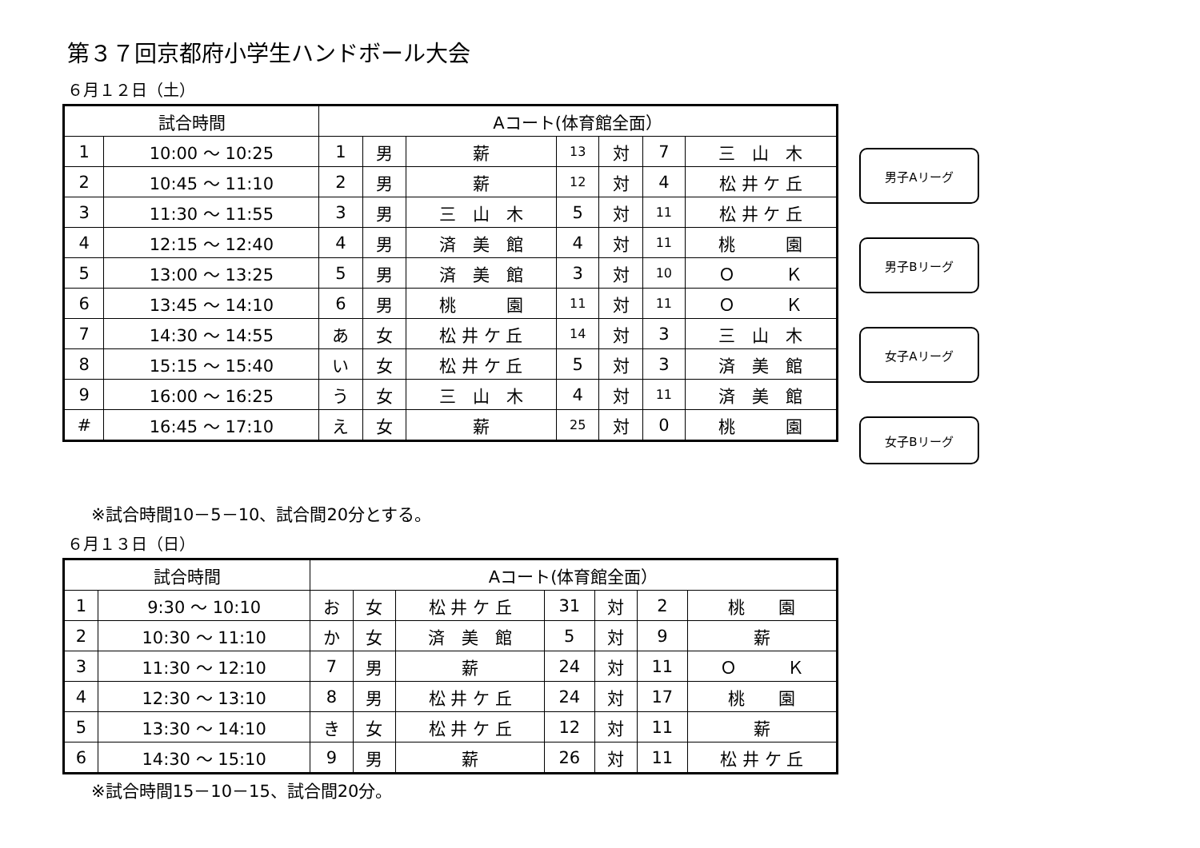第３７回京都府小学生ハンドボール大会
６月１２日（土）
| 試合時間 | | Aコート(体育館全面） | | | | | | |
| --- | --- | --- | --- | --- | --- | --- | --- | --- |
| 1 | 10:00 ～ 10:25 | 1 | 男 | 薪 | 13 | 対 | 7 | 三 山 木 |
| 2 | 10:45 ～ 11:10 | 2 | 男 | 薪 | 12 | 対 | 4 | 松 井 ケ 丘 |
| 3 | 11:30 ～ 11:55 | 3 | 男 | 三 山 木 | 5 | 対 | 11 | 松 井 ケ 丘 |
| 4 | 12:15 ～ 12:40 | 4 | 男 | 済 美 館 | 4 | 対 | 11 | 桃 園 |
| 5 | 13:00 ～ 13:25 | 5 | 男 | 済 美 館 | 3 | 対 | 10 | Ｏ Ｋ |
| 6 | 13:45 ～ 14:10 | 6 | 男 | 桃 園 | 11 | 対 | 11 | Ｏ Ｋ |
| 7 | 14:30 ～ 14:55 | あ | 女 | 松 井 ケ 丘 | 14 | 対 | 3 | 三 山 木 |
| 8 | 15:15 ～ 15:40 | い | 女 | 松 井 ケ 丘 | 5 | 対 | 3 | 済 美 館 |
| 9 | 16:00 ～ 16:25 | う | 女 | 三 山 木 | 4 | 対 | 11 | 済 美 館 |
| # | 16:45 ～ 17:10 | え | 女 | 薪 | 25 | 対 | 0 | 桃 園 |
男子Aリーグ
男子Bリーグ
女子Aリーグ
女子Bリーグ
※試合時間10－5－10、試合間20分とする。
６月１３日（日）
| 試合時間 | | Aコート(体育館全面） | | | | | | |
| --- | --- | --- | --- | --- | --- | --- | --- | --- |
| 1 | 9:30 ～ 10:10 | お | 女 | 松 井 ケ 丘 | 31 | 対 | 2 | 桃 園 |
| 2 | 10:30 ～ 11:10 | か | 女 | 済 美 館 | 5 | 対 | 9 | 薪 |
| 3 | 11:30 ～ 12:10 | 7 | 男 | 薪 | 24 | 対 | 11 | Ｏ Ｋ |
| 4 | 12:30 ～ 13:10 | 8 | 男 | 松 井 ケ 丘 | 24 | 対 | 17 | 桃 園 |
| 5 | 13:30 ～ 14:10 | き | 女 | 松 井 ケ 丘 | 12 | 対 | 11 | 薪 |
| 6 | 14:30 ～ 15:10 | 9 | 男 | 薪 | 26 | 対 | 11 | 松 井 ケ 丘 |
※試合時間15－10－15、試合間20分。